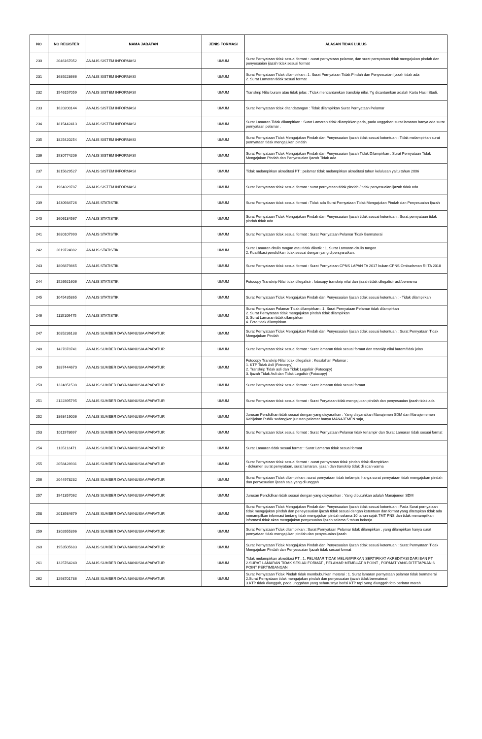| NO | NO REGISTER | NAMA JABATAN | JENIS FORMASI | ALASAN TIDAK LULUS |
| --- | --- | --- | --- | --- |
| 230 | 2046167052 | ANALIS SISTEM INFORMASI | UMUM | Surat Pernyataan tidak sesuai format : -surat pernyataan pelamar, dan surat pernyataan tidak mengajukan pindah dan penyesuaian ijazah tidak sesuai format |
| 231 | 1689228666 | ANALIS SISTEM INFORMASI | UMUM | Surat Pernyataan Tidak dilampirkan : 1. Surat Pernyataan Tidak Pindah dan Penyesuaian Ijazah tidak ada 2. Surat Lamaran tidak sesuai format |
| 232 | 1546157059 | ANALIS SISTEM INFORMASI | UMUM | Transkrip Nilai buram atau tidak jelas : Tidak mencantumkan transkrip nilai. Yg dicantumkan adalah Kartu Hasil Studi. |
| 233 | 1620200144 | ANALIS SISTEM INFORMASI | UMUM | Surat Pernyataan tidak ditandatangan : Tidak dilampirkan Surat Pernyataan Pelamar |
| 234 | 1815442413 | ANALIS SISTEM INFORMASI | UMUM | Surat Lamaran Tidak dilampirkan : Surat Lamaran tidak dilampirkan pada, pada unggahan surat lamaran hanya ada surat pernyataan pelamar . |
| 235 | 1825420254 | ANALIS SISTEM INFORMASI | UMUM | Surat Pernyataan Tidak Mengajukan Pindah dan Penyesuaian Ijazah tidak sesuai ketentuan : Tidak melampirkan surat pernyataan tidak mengajukan pindah |
| 236 | 1930774206 | ANALIS SISTEM INFORMASI | UMUM | Surat Pernyataan Tidak Mengajukan Pindah dan Penyesuaian Ijazah Tidak Dilampirkan : Surat Pernyataan Tidak Mengajukan Pindah dan Penyesuaian Ijazah Tidak ada |
| 237 | 1815629527 | ANALIS SISTEM INFORMASI | UMUM | Tidak melampirkan akreditasi PT : pelamar tidak melampirkan akreditasi tahun kelulusan yaitu tahun 2006 |
| 238 | 1964029787 | ANALIS SISTEM INFORMASI | UMUM | Surat Pernyataan tidak sesuai format : surat pernyataan tidak pindah / tidak penyesuaian ijazah tidak ada |
| 239 | 1430934726 | ANALIS STATISTIK | UMUM | Surat Pernyataan tidak sesuai format : Tidak ada Surat Pernyataan Tidak Mengajukan Pindah dan Penyesuaian Ijazah |
| 240 | 1606134567 | ANALIS STATISTIK | UMUM | Surat Pernyataan Tidak Mengajukan Pindah dan Penyesuaian Ijazah tidak sesuai ketentuan : Surat pernyataan tidak pindah tidak ada |
| 241 | 1680107990 | ANALIS STATISTIK | UMUM | Surat Pernyataan tidak sesuai format : Surat Pernyataan Pelamar Tidak Bermaterai |
| 242 | 2019724082 | ANALIS STATISTIK | UMUM | Surat Lamaran ditulis tangan atau tidak diketik : 1. Surat Lamaran ditulis tangan. 2. Kualifikasi pendidikan tidak sesuai dengan yang dipersyaratkan. |
| 243 | 1806879865 | ANALIS STATISTIK | UMUM | Surat Pernyataan tidak sesuai format : Surat Pernyataan CPNS LAPAN TA 2017 bukan CPNS Ombudsman RI TA 2018 |
| 244 | 1526921606 | ANALIS STATISTIK | UMUM | Fotocopy Transkrip Nilai tidak dilegalisir : fotocopy transkrip nilai dan ijazah tidak dilegalisir asli/berwarna |
| 245 | 1045435865 | ANALIS STATISTIK | UMUM | Surat Pernyataan Tidak Mengajukan Pindah dan Penyesuaian Ijazah tidak sesuai ketentuan : - Tidak dilampirkan |
| 246 | 1115109475 | ANALIS STATISTIK | UMUM | Surat Pernyataan Pelamar Tidak dilampirkan : 1. Surat Pernyataan Pelamar tidak dilampirkan 2. Surat Pernyataan tidak mengajukan pindah tidak dilampirkan 3. Surat Lamaran tidak dilampirkan 4. Foto tidak dilampirkan |
| 247 | 1085236138 | ANALIS SUMBER DAYA MANUSIA APARATUR | UMUM | Surat Pernyataan Tidak Mengajukan Pindah dan Penyesuaian Ijazah tidak sesuai ketentuan : Surat Pernyataan Tidak Mengajukan Pindah |
| 248 | 1427878741 | ANALIS SUMBER DAYA MANUSIA APARATUR | UMUM | Surat Pernyataan tidak sesuai format : Surat lamaran tidak sesuai format dan transkip nilai buram/tidak jelas |
| 249 | 1887444670 | ANALIS SUMBER DAYA MANUSIA APARATUR | UMUM | Fotocopy Transkrip Nilai tidak dilegalisir : Kesalahan Pelamar : 1. KTP Tidak Asli (Fotocopy) 2. Transkrip Tidak asli dan Tidak Legalisir (Fotocopy) 3. Ijazah Tidak Asli dan Tidak Legalisir (Fotocopy) |
| 250 | 1324851538 | ANALIS SUMBER DAYA MANUSIA APARATUR | UMUM | Surat Pernyataan tidak sesuai format : Surat lamaran tidak sesuai format |
| 251 | 2122395795 | ANALIS SUMBER DAYA MANUSIA APARATUR | UMUM | Surat Pernyataan tidak sesuai format : Surat Peryataan tidak mengajukan pindah dan penyesuaian ijazah tidak ada |
| 252 | 1868419006 | ANALIS SUMBER DAYA MANUSIA APARATUR | UMUM | Jurusan Pendidikan tidak sesuai dengan yang disyaratkan : Yang disyaratkan Manajemen SDM dan Manajememen Kebijakan Publik sedangkan jurusan pelamar hanya MANAJEMEN saja, |
| 253 | 1011978697 | ANALIS SUMBER DAYA MANUSIA APARATUR | UMUM | Surat Pernyataan tidak sesuai format : Surat Pernyataan Pelamar tidak terlampir dan Surat Lamaran tidak sesuai format |
| 254 | 1135112471 | ANALIS SUMBER DAYA MANUSIA APARATUR | UMUM | Surat Lamaran tidak sesuai format : Surat Lamaran tidak sesuai format |
| 255 | 2058428931 | ANALIS SUMBER DAYA MANUSIA APARATUR | UMUM | Surat Pernyataan tidak sesuai format : -surat pernyataan tidak pindah tidak dilampirkan - dokumen surat pernyataan, surat lamaran, ijazah dan transkrip tidak di scan warna |
| 256 | 2044978232 | ANALIS SUMBER DAYA MANUSIA APARATUR | UMUM | Surat Pernyataan Tidak dilampirkan : surat pernyataan tidak terlampir, hanya surat pernyataan tidak mengajukan pindah dan penyesuaian ijasah saja yang di unggah |
| 257 | 1941357062 | ANALIS SUMBER DAYA MANUSIA APARATUR | UMUM | Jurusan Pendidikan tidak sesuai dengan yang disyaratkan : Yang dibutuhkan adalah Manajemen SDM |
| 258 | 2013934679 | ANALIS SUMBER DAYA MANUSIA APARATUR | UMUM | Surat Pernyataan Tidak Mengajukan Pindah dan Penyesuaian Ijazah tidak sesuai ketentuan : Pada Surat pernyataan tidak mengajukan pindah dan peneyesuaian ijazah tidak sesuai dengan ketentuan dan format yang ditetapkan tidak ada menampilkan informasi tentang tidak mengajukan pindah selama 10 tahun sejak TMT PNS dan tidak menampilkan informasi tidak akan mengajukan penyesuaian ijazah selama 5 tahun bekerja . |
| 259 | 1302655396 | ANALIS SUMBER DAYA MANUSIA APARATUR | UMUM | Surat Pernyataan Tidak dilampirkan : Surat Pernyataan Pelamar tidak dilampirkan , yang dilampirkan hanya surat pernyataan tidak mengajukan pindah dan penyesuaian ijazah |
| 260 | 1953505683 | ANALIS SUMBER DAYA MANUSIA APARATUR | UMUM | Surat Pernyataan Tidak Mengajukan Pindah dan Penyesuaian Ijazah tidak sesuai ketentuan : Surat Pernyataan Tidak Mengajukan Pindah dan Penyesuaian Ijazah tidak sesuai format |
| 261 | 1325764240 | ANALIS SUMBER DAYA MANUSIA APARATUR | UMUM | Tidak melampirkan akreditasi PT : 1. PELAMAR TIDAK MELAMPIRKAN SERTIFIKAT AKREDITASI DARI BAN PT 2.SURAT LAMARAN TIDAK SESUAI FORMAT , PELAMAR MEMBUAT 8 POINT , FORMAT YANG DITETAPKAN 6 POINT PERTIMBANGAN |
| 262 | 1298701786 | ANALIS SUMBER DAYA MANUSIA APARATUR | UMUM | Surat Pernyataan Tidak Pindah tidak membubuhkan meterai : 1. Surat lamaran pernyataan pelamar tidak bermaterai 2.Surat Pernyataan tidak mengajukan pindah dan penyesuaian ijazah tidak bermaterai 3.KTP tidak diunggah, pada unggahan yang seharusnya berisi KTP tapi yang diunggah foto berlatar merah |